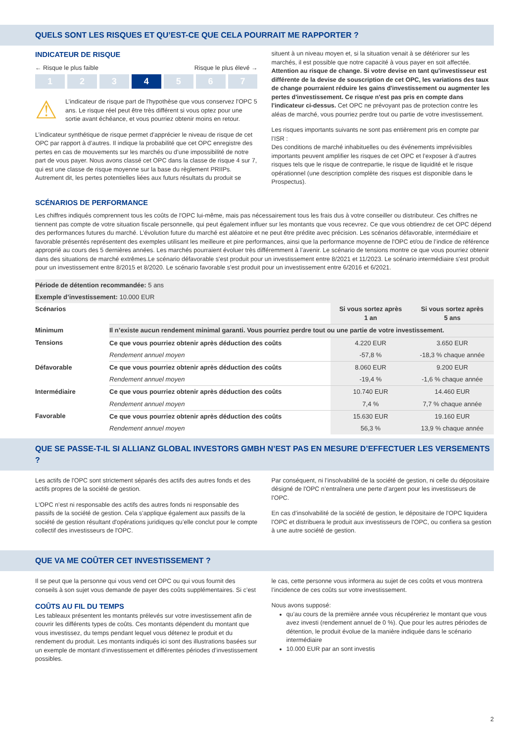QUELS SONT LES RISQUES ET QU’EST-CE QUE CELA POURRAIT ME RAPPORTER ?
INDICATEUR DE RISQUE
← Risque le plus faible Risque le plus élevé →
1 2 3 4 5 6 7
⚠
L’indicateur de risque part de l'hypothèse que vous conservez l'OPC 5 ans. Le risque réel peut être très différent si vous optez pour une sortie avant échéance, et vous pourriez obtenir moins en retour.
L’indicateur synthétique de risque permet d’apprécier le niveau de risque de cet OPC par rapport à d’autres. Il indique la probabilité que cet OPC enregistre des pertes en cas de mouvements sur les marchés ou d’une impossibilité de notre part de vous payer. Nous avons classé cet OPC dans la classe de risque 4 sur 7, qui est une classe de risque moyenne sur la base du règlement PRIIPs. Autrement dit, les pertes potentielles liées aux futurs résultats du produit se
situent à un niveau moyen et, si la situation venait à se détériorer sur les marchés, il est possible que notre capacité à vous payer en soit affectée. Attention au risque de change. Si votre devise en tant qu'investisseur est différente de la devise de souscription de cet OPC, les variations des taux de change pourraient réduire les gains d'investissement ou augmenter les pertes d'investissement. Ce risque n'est pas pris en compte dans l'indicateur ci-dessus. Cet OPC ne prévoyant pas de protection contre les aléas de marché, vous pourriez perdre tout ou partie de votre investissement.
Les risques importants suivants ne sont pas entièrement pris en compte par l’ISR :
Des conditions de marché inhabituelles ou des événements imprévisibles importants peuvent amplifier les risques de cet OPC et l’exposer à d’autres risques tels que le risque de contrepartie, le risque de liquidité et le risque opérationnel (une description complète des risques est disponible dans le Prospectus).
SCÉNARIOS DE PERFORMANCE
Les chiffres indiqués comprennent tous les coûts de l'OPC lui-même, mais pas nécessairement tous les frais dus à votre conseiller ou distributeur. Ces chiffres ne tiennent pas compte de votre situation fiscale personnelle, qui peut également influer sur les montants que vous recevrez. Ce que vous obtiendrez de cet OPC dépend des performances futures du marché. L’évolution future du marché est aléatoire et ne peut être prédite avec précision. Les scénarios défavorable, intermédiaire et favorable présentés représentent des exemples utilisant les meilleure et pire performances, ainsi que la performance moyenne de l'OPC et/ou de l’indice de référence approprié au cours des 5 dernières années. Les marchés pourraient évoluer très différemment à l’avenir. Le scénario de tensions montre ce que vous pourriez obtenir dans des situations de marché extrêmes.Le scénario défavorable s'est produit pour un investissement entre 8/2021 et 11/2023. Le scénario intermédiaire s'est produit pour un investissement entre 8/2015 et 8/2020. Le scénario favorable s'est produit pour un investissement entre 6/2016 et 6/2021.
| Période de détention recommandée: 5 ans | | | |
| Exemple d’investissement: 10.000 EUR | | | |
| Scénarios | | Si vous sortez après 1 an | Si vous sortez après 5 ans |
| Minimum | Il n’existe aucun rendement minimal garanti. Vous pourriez perdre tout ou une partie de votre investissement. | | |
| Tensions | Ce que vous pourriez obtenir après déduction des coûts | 4.220 EUR | 3.650 EUR |
| | Rendement annuel moyen | -57,8 % | -18,3 % chaque année |
| Défavorable | Ce que vous pourriez obtenir après déduction des coûts | 8.060 EUR | 9.200 EUR |
| | Rendement annuel moyen | -19,4 % | -1,6 % chaque année |
| Intermédiaire | Ce que vous pourriez obtenir après déduction des coûts | 10.740 EUR | 14.460 EUR |
| | Rendement annuel moyen | 7,4 % | 7,7 % chaque année |
| Favorable | Ce que vous pourriez obtenir après déduction des coûts | 15.630 EUR | 19.160 EUR |
| | Rendement annuel moyen | 56,3 % | 13,9 % chaque année |
QUE SE PASSE-T-IL SI ALLIANZ GLOBAL INVESTORS GMBH N’EST PAS EN MESURE D’EFFECTUER LES VERSEMENTS ?
Les actifs de l'OPC sont strictement séparés des actifs des autres fonds et des actifs propres de la société de gestion.
L'OPC n’est ni responsable des actifs des autres fonds ni responsable des passifs de la société de gestion. Cela s’applique également aux passifs de la société de gestion résultant d'opérations juridiques qu’elle conclut pour le compte collectif des investisseurs de l'OPC.
Par conséquent, ni l’insolvabilité de la société de gestion, ni celle du dépositaire désigné de l'OPC n’entraînera une perte d’argent pour les investisseurs de l'OPC.
En cas d’insolvabilité de la société de gestion, le dépositaire de l'OPC liquidera l'OPC et distribuera le produit aux investisseurs de l'OPC, ou confiera sa gestion à une autre société de gestion.
QUE VA ME COÛTER CET INVESTISSEMENT ?
Il se peut que la personne qui vous vend cet OPC ou qui vous fournit des conseils à son sujet vous demande de payer des coûts supplémentaires. Si c’est
COÛTS AU FIL DU TEMPS
Les tableaux présentent les montants prélevés sur votre investissement afin de couvrir les différents types de coûts. Ces montants dépendent du montant que vous investissez, du temps pendant lequel vous détenez le produit et du rendement du produit. Les montants indiqués ici sont des illustrations basées sur un exemple de montant d’investissement et différentes périodes d’investissement possibles.
le cas, cette personne vous informera au sujet de ces coûts et vous montrera l’incidence de ces coûts sur votre investissement.
Nous avons supposé:
qu’au cours de la première année vous récupéreriez le montant que vous avez investi (rendement annuel de 0 %). Que pour les autres périodes de détention, le produit évolue de la manière indiquée dans le scénario intermédiaire
10.000 EUR par an sont investis
2